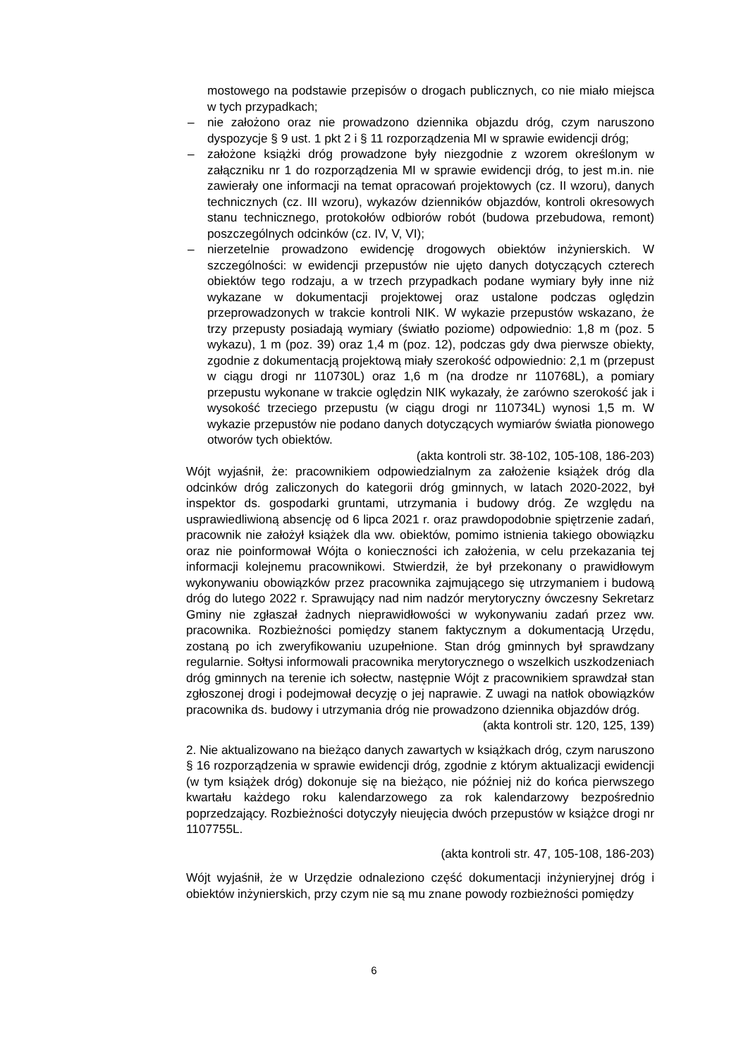mostowego na podstawie przepisów o drogach publicznych, co nie miało miejsca w tych przypadkach;
– nie założono oraz nie prowadzono dziennika objazdu dróg, czym naruszono dyspozycje § 9 ust. 1 pkt 2 i § 11 rozporządzenia MI w sprawie ewidencji dróg;
– założone książki dróg prowadzone były niezgodnie z wzorem określonym w załączniku nr 1 do rozporządzenia MI w sprawie ewidencji dróg, to jest m.in. nie zawierały one informacji na temat opracowań projektowych (cz. II wzoru), danych technicznych (cz. III wzoru), wykazów dzienników objazdów, kontroli okresowych stanu technicznego, protokołów odbiorów robót (budowa przebudowa, remont) poszczególnych odcinków (cz. IV, V, VI);
– nierzetelnie prowadzono ewidencję drogowych obiektów inżynierskich. W szczególności: w ewidencji przepustów nie ujęto danych dotyczących czterech obiektów tego rodzaju, a w trzech przypadkach podane wymiary były inne niż wykazane w dokumentacji projektowej oraz ustalone podczas oględzin przeprowadzonych w trakcie kontroli NIK. W wykazie przepustów wskazano, że trzy przepusty posiadają wymiary (światło poziome) odpowiednio: 1,8 m (poz. 5 wykazu), 1 m (poz. 39) oraz 1,4 m (poz. 12), podczas gdy dwa pierwsze obiekty, zgodnie z dokumentacją projektową miały szerokość odpowiednio: 2,1 m (przepust w ciągu drogi nr 110730L) oraz 1,6 m (na drodze nr 110768L), a pomiary przepustu wykonane w trakcie oględzin NIK wykazały, że zarówno szerokość jak i wysokość trzeciego przepustu (w ciągu drogi nr 110734L) wynosi 1,5 m. W wykazie przepustów nie podano danych dotyczących wymiarów światła pionowego otworów tych obiektów.
(akta kontroli str. 38-102, 105-108, 186-203)
Wójt wyjaśnił, że: pracownikiem odpowiedzialnym za założenie książek dróg dla odcinków dróg zaliczonych do kategorii dróg gminnych, w latach 2020-2022, był inspektor ds. gospodarki gruntami, utrzymania i budowy dróg. Ze względu na usprawiedliwioną absencję od 6 lipca 2021 r. oraz prawdopodobnie spiętrzenie zadań, pracownik nie założył książek dla ww. obiektów, pomimo istnienia takiego obowiązku oraz nie poinformował Wójta o konieczności ich założenia, w celu przekazania tej informacji kolejnemu pracownikowi. Stwierdził, że był przekonany o prawidłowym wykonywaniu obowiązków przez pracownika zajmującego się utrzymaniem i budową dróg do lutego 2022 r. Sprawujący nad nim nadzór merytoryczny ówczesny Sekretarz Gminy nie zgłaszał żadnych nieprawidłowości w wykonywaniu zadań przez ww. pracownika. Rozbieżności pomiędzy stanem faktycznym a dokumentacją Urzędu, zostaną po ich zweryfikowaniu uzupełnione. Stan dróg gminnych był sprawdzany regularnie. Sołtysi informowali pracownika merytorycznego o wszelkich uszkodzeniach dróg gminnych na terenie ich sołectw, następnie Wójt z pracownikiem sprawdzał stan zgłoszonej drogi i podejmował decyzję o jej naprawie. Z uwagi na natłok obowiązków pracownika ds. budowy i utrzymania dróg nie prowadzono dziennika objazdów dróg.
(akta kontroli str. 120, 125, 139)
2. Nie aktualizowano na bieżąco danych zawartych w książkach dróg, czym naruszono § 16 rozporządzenia w sprawie ewidencji dróg, zgodnie z którym aktualizacji ewidencji (w tym książek dróg) dokonuje się na bieżąco, nie później niż do końca pierwszego kwartału każdego roku kalendarzowego za rok kalendarzowy bezpośrednio poprzedzający. Rozbieżności dotyczyły nieujęcia dwóch przepustów w książce drogi nr 1107755L.
(akta kontroli str. 47, 105-108, 186-203)
Wójt wyjaśnił, że w Urzędzie odnaleziono część dokumentacji inżynieryjnej dróg i obiektów inżynierskich, przy czym nie są mu znane powody rozbieżności pomiędzy
6